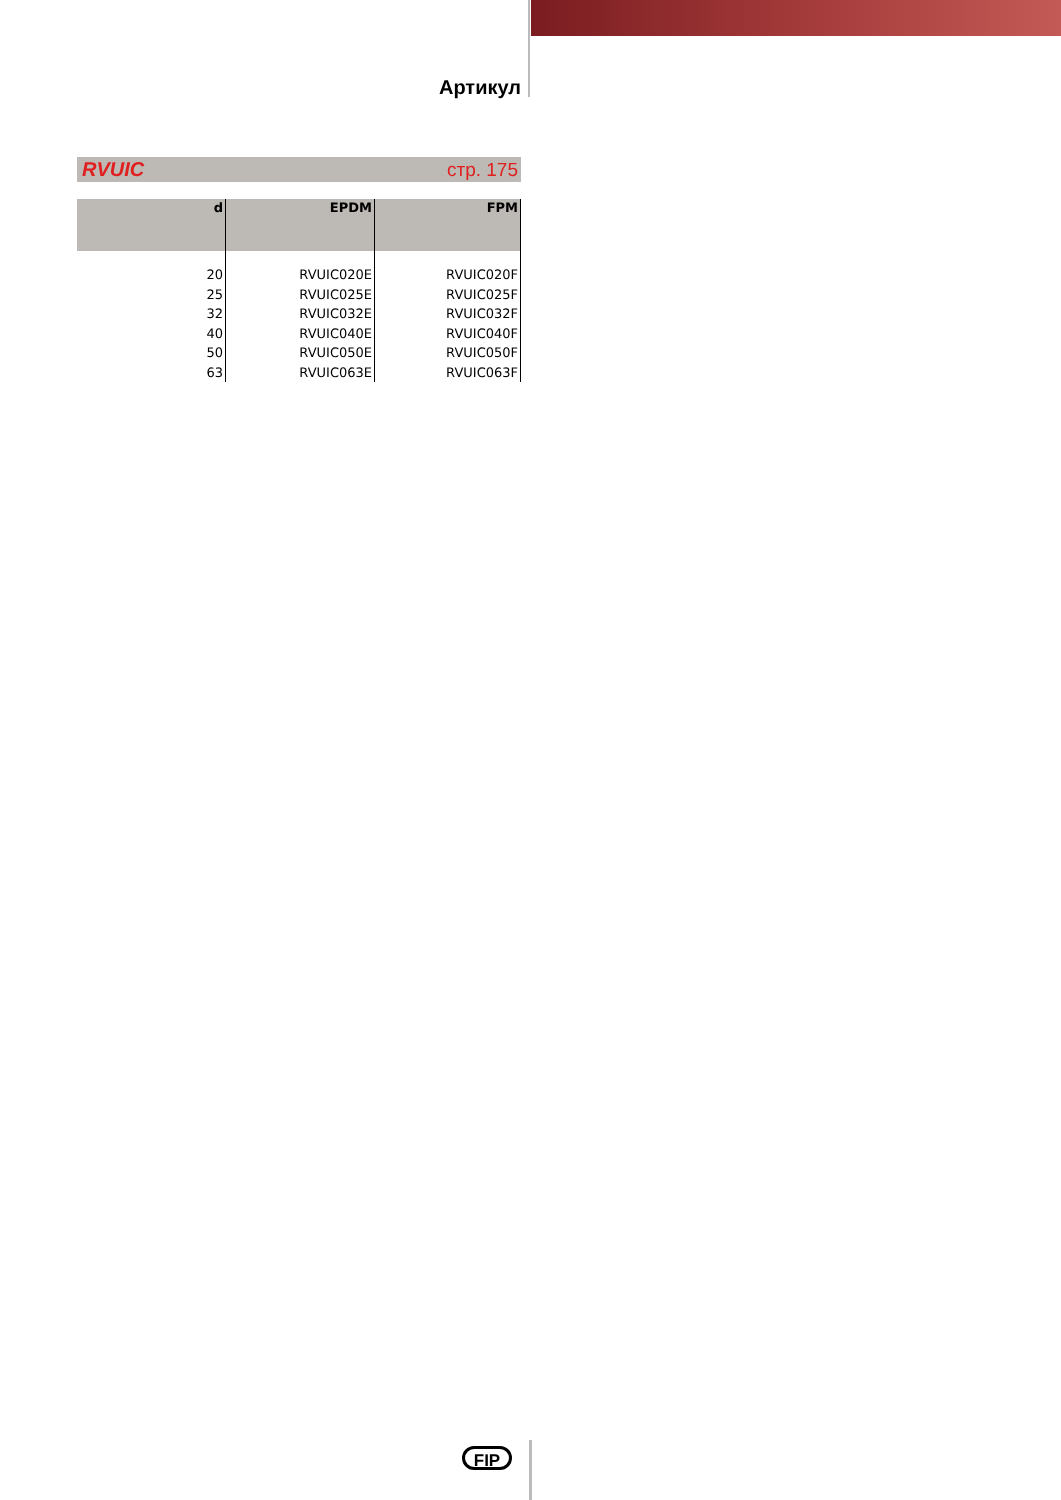Артикул
RVUIC стр. 175
| d | EPDM | FPM |
| --- | --- | --- |
| 20 | RVUIC020E | RVUIC020F |
| 25 | RVUIC025E | RVUIC025F |
| 32 | RVUIC032E | RVUIC032F |
| 40 | RVUIC040E | RVUIC040F |
| 50 | RVUIC050E | RVUIC050F |
| 63 | RVUIC063E | RVUIC063F |
FIP